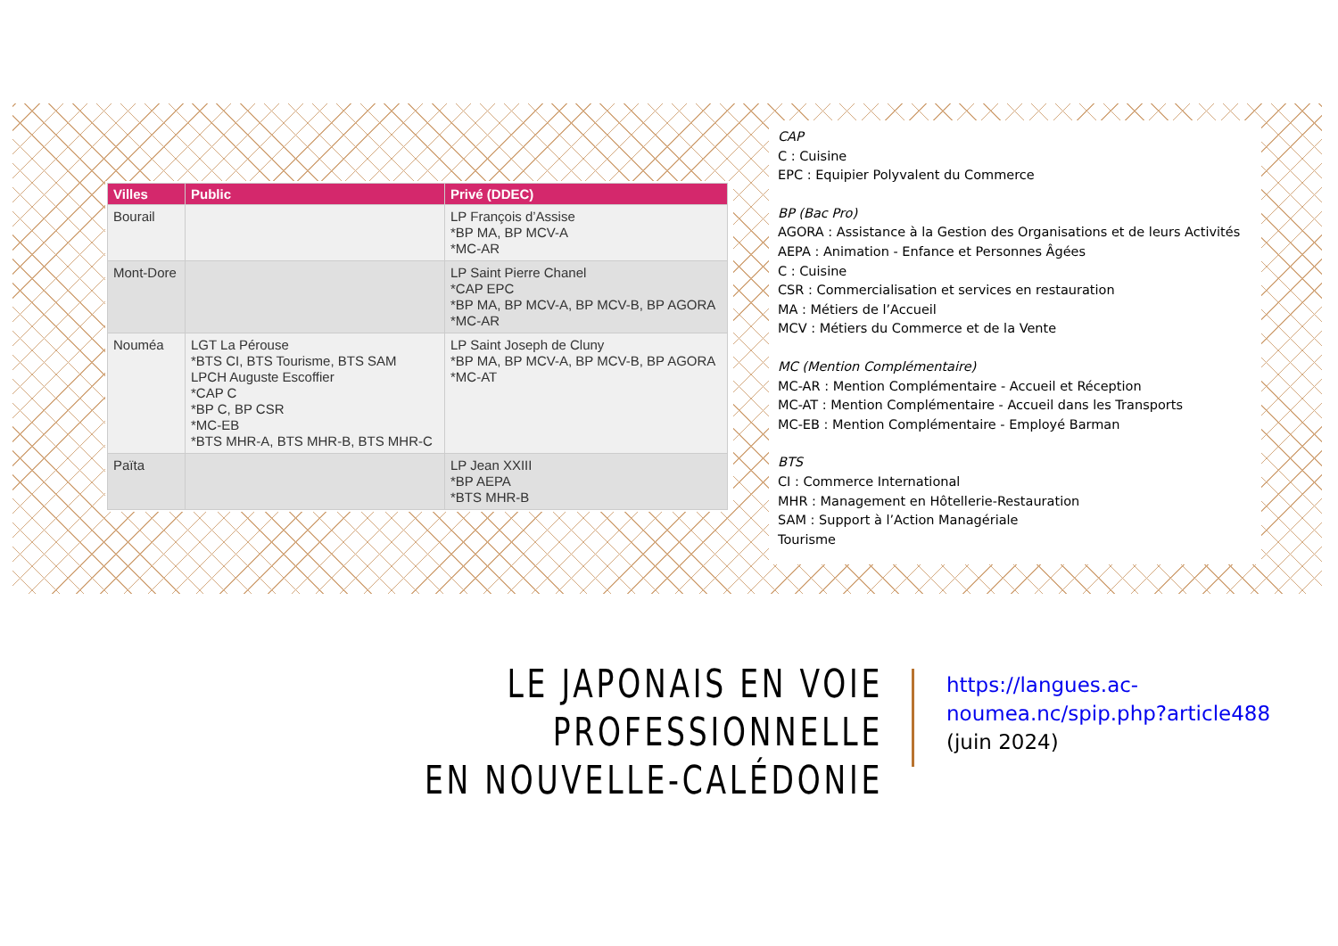| Villes | Public | Privé (DDEC) |
| --- | --- | --- |
| Bourail | | LP François d’Assise *BP MA, BP MCV-A *MC-AR |
| Mont-Dore | | LP Saint Pierre Chanel *CAP EPC *BP MA, BP MCV-A, BP MCV-B, BP AGORA *MC-AR |
| Nouméa | LGT La Pérouse *BTS CI, BTS Tourisme, BTS SAM LPCH Auguste Escoffier *CAP C *BP C, BP CSR *MC-EB *BTS MHR-A, BTS MHR-B, BTS MHR-C | LP Saint Joseph de Cluny *BP MA, BP MCV-A, BP MCV-B, BP AGORA *MC-AT |
| Païta | | LP Jean XXIII *BP AEPA *BTS MHR-B |
CAP
C : Cuisine
EPC : Equipier Polyvalent du Commerce
BP (Bac Pro)
AGORA : Assistance à la Gestion des Organisations et de leurs Activités
AEPA : Animation - Enfance et Personnes Âgées
C : Cuisine
CSR : Commercialisation et services en restauration
MA : Métiers de l’Accueil
MCV : Métiers du Commerce et de la Vente
MC (Mention Complémentaire)
MC-AR : Mention Complémentaire - Accueil et Réception
MC-AT : Mention Complémentaire - Accueil dans les Transports
MC-EB : Mention Complémentaire - Employé Barman
BTS
CI : Commerce International
MHR : Management en Hôtellerie-Restauration
SAM : Support à l’Action Managériale
Tourisme
LE JAPONAIS EN VOIE PROFESSIONNELLE
EN NOUVELLE-CALÉDONIE
https://langues.ac-
noumea.nc/spip.php?article488
(juin 2024)